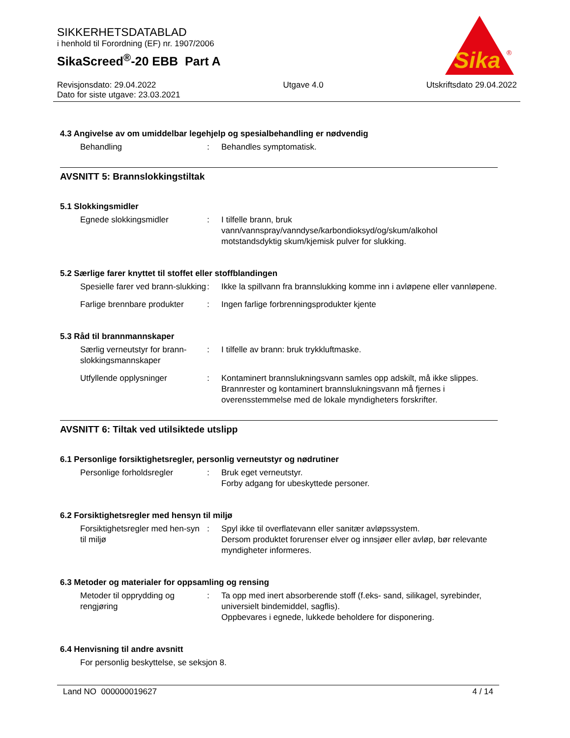SIKKERHETSDATABLAD
i henhold til Forordning (EF) nr. 1907/2006
SikaScreed<sup>®</sup>-20 EBB Part A
Sika
®
Revisjonsdato: 29.04.2022
Dato for siste utgave: 23.03.2021
Utgave 4.0 Utskriftsdato 29.04.2022
4.3 Angivelse av om umiddelbar legehjelp og spesialbehandling er nødvendig
Behandling : Behandles symptomatisk.
AVSNITT 5: Brannslokkingstiltak
5.1 Slokkingsmidler
Egnede slokkingsmidler : I tilfelle brann, bruk vann/vannspray/vanndyse/karbondioksyd/og/skum/alkohol motstandsdyktig skum/kjemisk pulver for slukking.
5.2 Særlige farer knyttet til stoffet eller stoffblandingen
Spesielle farer ved brann-slukking
: Ikke la spillvann fra brannslukking komme inn i avløpene eller vannløpene.
Farlige brennbare produkter
: Ingen farlige forbrenningsprodukter kjente
5.3 Råd til brannmannskaper
Særlig verneutstyr for brann-slokkingsmannskaper
: I tilfelle av brann: bruk trykkluftmaske.
Utfyllende opplysninger : Kontaminert brannslukningsvann samles opp adskilt, må ikke slippes.
Brannrester og kontaminert brannslukningsvann må fjernes i overensstemmelse med de lokale myndigheters forskrifter.
AVSNITT 6: Tiltak ved utilsiktede utslipp
6.1 Personlige forsiktighetsregler, personlig verneutstyr og nødrutiner
Personlige forholdsregler : Bruk eget verneutstyr.
Forby adgang for ubeskyttede personer.
6.2 Forsiktighetsregler med hensyn til miljø
Forsiktighetsregler med hen-syn til miljø
: Spyl ikke til overflatevann eller sanitær avløpssystem.
Dersom produktet forurenser elver og innsjøer eller avløp, bør relevante myndigheter informeres.
6.3 Metoder og materialer for oppsamling og rensing
Metoder til opprydding og rengjøring
: Ta opp med inert absorberende stoff (f.eks- sand, silikagel, syrebinder, universielt bindemiddel, sagflis).
Oppbevares i egnede, lukkede beholdere for disponering.
6.4 Henvisning til andre avsnitt
For personlig beskyttelse, se seksjon 8.
Land NO 000000019627 4 / 14